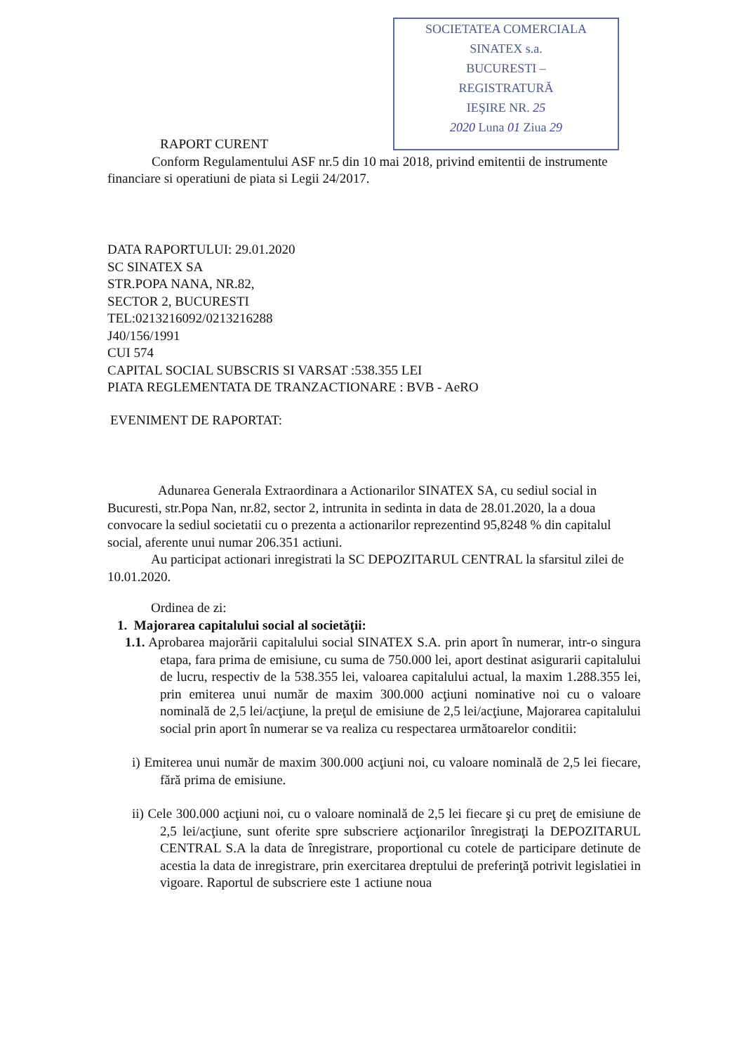SOCIETATEA COMERCIALA
SINATEX s.a.
BUCURESTI –
REGISTRATURĂ
IEŞIRE NR. 25
2020 Luna 01 Ziua 29
RAPORT CURENT
Conform Regulamentului ASF nr.5 din 10 mai 2018, privind emitentii de instrumente financiare si operatiuni de piata si Legii 24/2017.
DATA RAPORTULUI: 29.01.2020
SC SINATEX SA
STR.POPA NANA, NR.82,
SECTOR 2, BUCURESTI
TEL:0213216092/0213216288
J40/156/1991
CUI 574
CAPITAL SOCIAL SUBSCRIS SI VARSAT :538.355 LEI
PIATA REGLEMENTATA DE TRANZACTIONARE : BVB - AeRO
EVENIMENT DE RAPORTAT:
Adunarea Generala Extraordinara a Actionarilor SINATEX SA, cu sediul social in Bucuresti, str.Popa Nan, nr.82, sector 2, intrunita in sedinta in data de 28.01.2020, la a doua convocare la sediul societatii cu o prezenta a actionarilor reprezentind 95,8248 % din capitalul social, aferente unui numar 206.351 actiuni.
Au participat actionari inregistrati la SC DEPOZITARUL CENTRAL la sfarsitul zilei de 10.01.2020.
Ordinea de zi:
1. Majorarea capitalului social al societăţii:
1.1. Aprobarea majorării capitalului social SINATEX S.A. prin aport în numerar, intr-o singura etapa, fara prima de emisiune, cu suma de 750.000 lei, aport destinat asigurarii capitalului de lucru, respectiv de la 538.355 lei, valoarea capitalului actual, la maxim 1.288.355 lei, prin emiterea unui număr de maxim 300.000 acţiuni nominative noi cu o valoare nominală de 2,5 lei/acţiune, la preţul de emisiune de 2,5 lei/acţiune, Majorarea capitalului social prin aport în numerar se va realiza cu respectarea următoarelor conditii:
i) Emiterea unui număr de maxim 300.000 acţiuni noi, cu valoare nominală de 2,5 lei fiecare, fără prima de emisiune.
ii) Cele 300.000 acţiuni noi, cu o valoare nominală de 2,5 lei fiecare şi cu preţ de emisiune de 2,5 lei/acţiune, sunt oferite spre subscriere acţionarilor înregistraţi la DEPOZITARUL CENTRAL S.A la data de înregistrare, proportional cu cotele de participare detinute de acestia la data de inregistrare, prin exercitarea dreptului de preferinţă potrivit legislatiei in vigoare. Raportul de subscriere este 1 actiune noua